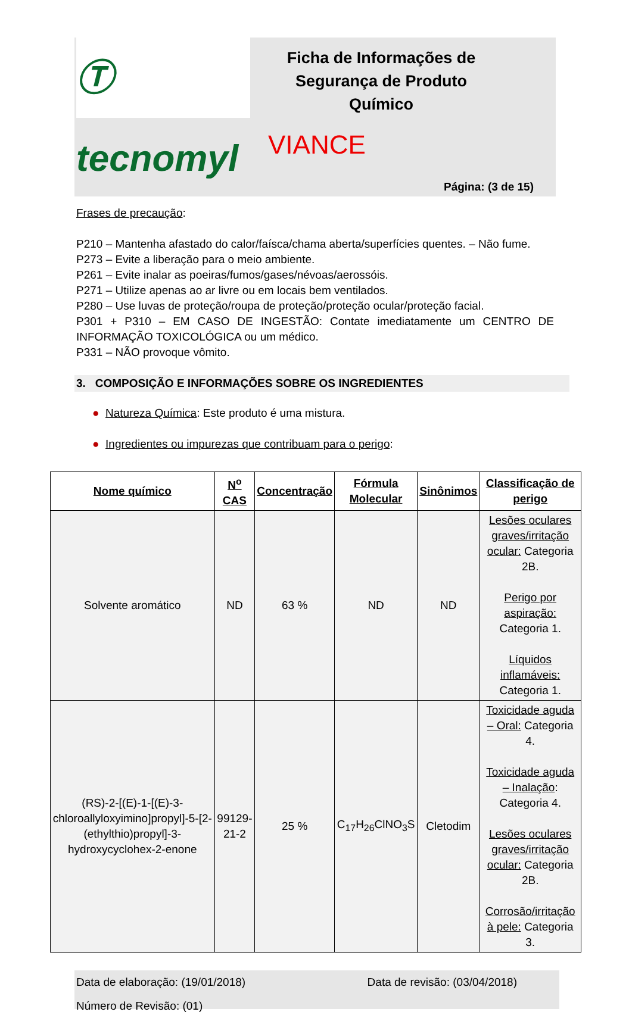Ⓣ tecnomyl
Ficha de Informações de Segurança de Produto Químico
VIANCE
Página: (3 de 15)
Frases de precaução:
P210 – Mantenha afastado do calor/faísca/chama aberta/superfícies quentes. – Não fume.
P273 – Evite a liberação para o meio ambiente.
P261 – Evite inalar as poeiras/fumos/gases/névoas/aerossóis.
P271 – Utilize apenas ao ar livre ou em locais bem ventilados.
P280 – Use luvas de proteção/roupa de proteção/proteção ocular/proteção facial.
P301 + P310 – EM CASO DE INGESTÃO: Contate imediatamente um CENTRO DE INFORMAÇÃO TOXICOLÓGICA ou um médico.
P331 – NÃO provoque vômito.
3. COMPOSIÇÃO E INFORMAÇÕES SOBRE OS INGREDIENTES
● Natureza Química: Este produto é uma mistura.
● Ingredientes ou impurezas que contribuam para o perigo:
| Nome químico | N<sup>o</sup> CAS | Concentração | Fórmula Molecular | Sinônimos | Classificação de perigo |
| --- | --- | --- | --- | --- | --- |
| Solvente aromático | ND | 63 % | ND | ND | Lesões oculares graves/irritação ocular: Categoria 2B. Perigo por aspiração: Categoria 1. Líquidos inflamáveis: Categoria 1. |
| (RS)-2-[(E)-1-[(E)-3-chloroallyloxyimino]propyl]-5-[2-(ethylthio)propyl]-3-hydroxycyclohex-2-enone | 99129-21-2 | 25 % | C<sub>17</sub>H<sub>26</sub>ClNO<sub>3</sub>S | Cletodim | Toxicidade aguda – Oral: Categoria 4. Toxicidade aguda – Inalação : Categoria 4. Lesões oculares graves/irritação ocular: Categoria 2B. Corrosão/irritação à pele: Categoria 3. |
Data de elaboração: (19/01/2018) Data de revisão: (03/04/2018)
Número de Revisão: (01)